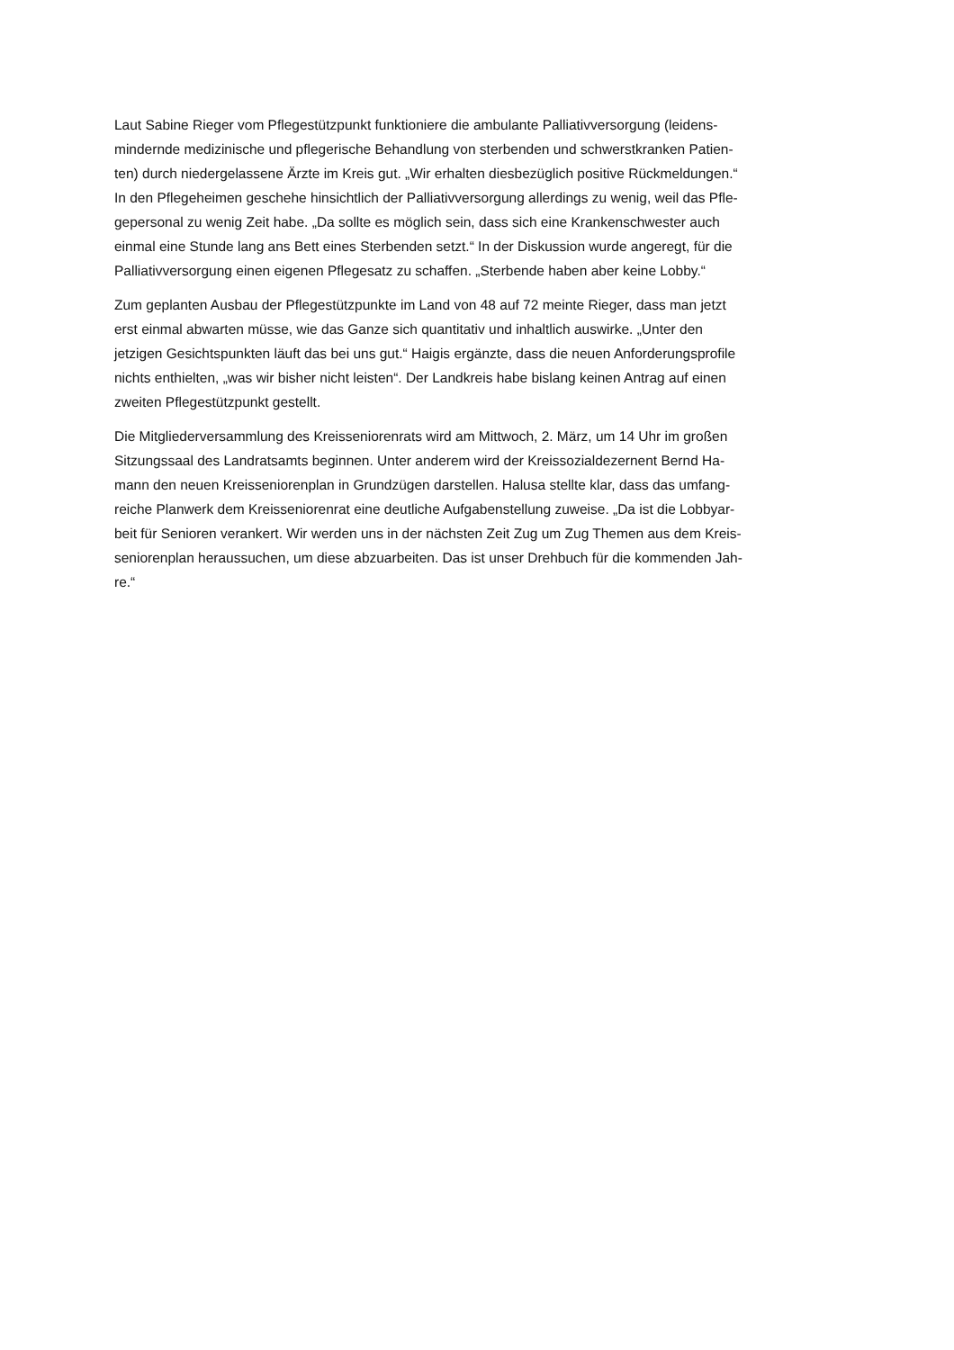Laut Sabine Rieger vom Pflegestützpunkt funktioniere die ambulante Palliativversorgung (leidens-
mindernde medizinische und pflegerische Behandlung von sterbenden und schwerstkranken Patien-
ten) durch niedergelassene Ärzte im Kreis gut. „Wir erhalten diesbezüglich positive Rückmeldungen.“
In den Pflegeheimen geschehe hinsichtlich der Palliativversorgung allerdings zu wenig, weil das Pfle-
gepersonal zu wenig Zeit habe. „Da sollte es möglich sein, dass sich eine Krankenschwester auch
einmal eine Stunde lang ans Bett eines Sterbenden setzt.“ In der Diskussion wurde angeregt, für die
Palliativversorgung einen eigenen Pflegesatz zu schaffen. „Sterbende haben aber keine Lobby.“
Zum geplanten Ausbau der Pflegestützpunkte im Land von 48 auf 72 meinte Rieger, dass man jetzt
erst einmal abwarten müsse, wie das Ganze sich quantitativ und inhaltlich auswirke. „Unter den
jetzigen Gesichtspunkten läuft das bei uns gut.“ Haigis ergänzte, dass die neuen Anforderungsprofile
nichts enthielten, „was wir bisher nicht leisten“. Der Landkreis habe bislang keinen Antrag auf einen
zweiten Pflegestützpunkt gestellt.
Die Mitgliederversammlung des Kreisseniorenrats wird am Mittwoch, 2. März, um 14 Uhr im großen
Sitzungssaal des Landratsamts beginnen. Unter anderem wird der Kreissozialdezernent Bernd Ha-
mann den neuen Kreisseniorenplan in Grundzügen darstellen. Halusa stellte klar, dass das umfang-
reiche Planwerk dem Kreisseniorenrat eine deutliche Aufgabenstellung zuweise. „Da ist die Lobbyar-
beit für Senioren verankert. Wir werden uns in der nächsten Zeit Zug um Zug Themen aus dem Kreis-
seniorenplan heraussuchen, um diese abzuarbeiten. Das ist unser Drehbuch für die kommenden Jah-
re.“